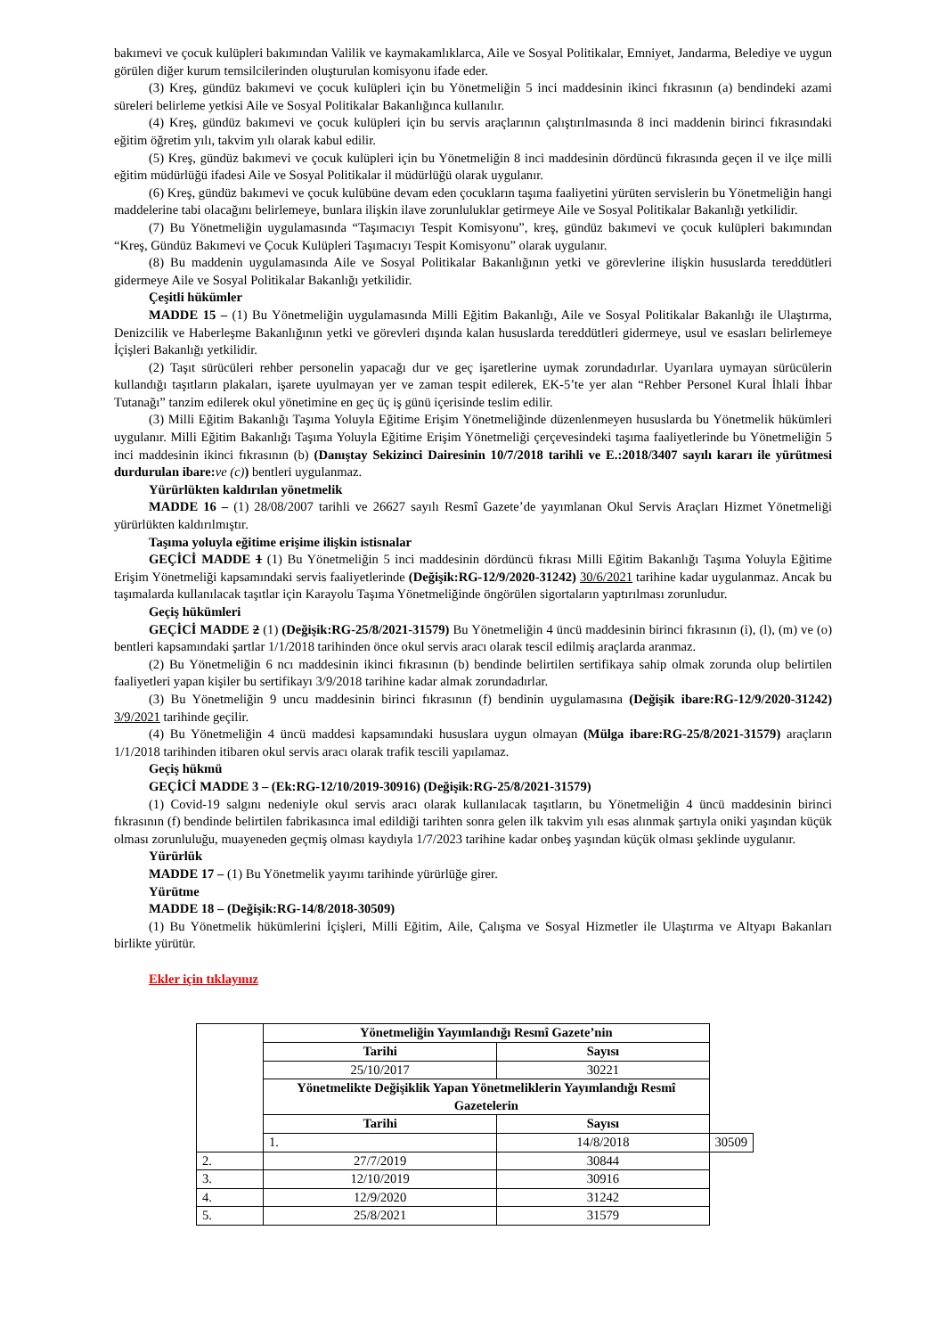bakımevi ve çocuk kulüpleri bakımından Valilik ve kaymakamlıklarca, Aile ve Sosyal Politikalar, Emniyet, Jandarma, Belediye ve uygun görülen diğer kurum temsilcilerinden oluşturulan komisyonu ifade eder.
(3) Kreş, gündüz bakımevi ve çocuk kulüpleri için bu Yönetmeliğin 5 inci maddesinin ikinci fıkrasının (a) bendindeki azami süreleri belirleme yetkisi Aile ve Sosyal Politikalar Bakanlığınca kullanılır.
(4) Kreş, gündüz bakımevi ve çocuk kulüpleri için bu servis araçlarının çalıştırılmasında 8 inci maddenin birinci fıkrasındaki eğitim öğretim yılı, takvim yılı olarak kabul edilir.
(5) Kreş, gündüz bakımevi ve çocuk kulüpleri için bu Yönetmeliğin 8 inci maddesinin dördüncü fıkrasında geçen il ve ilçe milli eğitim müdürlüğü ifadesi Aile ve Sosyal Politikalar il müdürlüğü olarak uygulanır.
(6) Kreş, gündüz bakımevi ve çocuk kulübüne devam eden çocukların taşıma faaliyetini yürüten servislerin bu Yönetmeliğin hangi maddelerine tabi olacağını belirlemeye, bunlara ilişkin ilave zorunluluklar getirmeye Aile ve Sosyal Politikalar Bakanlığı yetkilidir.
(7) Bu Yönetmeliğin uygulamasında “Taşımacıyı Tespit Komisyonu”, kreş, gündüz bakımevi ve çocuk kulüpleri bakımından “Kreş, Gündüz Bakımevi ve Çocuk Kulüpleri Taşımacıyı Tespit Komisyonu” olarak uygulanır.
(8) Bu maddenin uygulamasında Aile ve Sosyal Politikalar Bakanlığının yetki ve görevlerine ilişkin hususlarda tereddütleri gidermeye Aile ve Sosyal Politikalar Bakanlığı yetkilidir.
Çeşitli hükümler
MADDE 15 – (1) Bu Yönetmeliğin uygulamasında Milli Eğitim Bakanlığı, Aile ve Sosyal Politikalar Bakanlığı ile Ulaştırma, Denizcilik ve Haberleşme Bakanlığının yetki ve görevleri dışında kalan hususlarda tereddütleri gidermeye, usul ve esasları belirlemeye İçişleri Bakanlığı yetkilidir.
(2) Taşıt sürücüleri rehber personelin yapacağı dur ve geç işaretlerine uymak zorundadırlar. Uyarılara uymayan sürücülerin kullandığı taşıtların plakaları, işarete uyulmayan yer ve zaman tespit edilerek, EK-5’te yer alan “Rehber Personel Kural İhlali İhbar Tutanağı” tanzim edilerek okul yönetimine en geç üç iş günü içerisinde teslim edilir.
(3) Milli Eğitim Bakanlığı Taşıma Yoluyla Eğitime Erişim Yönetmeliğinde düzenlenmeyen hususlarda bu Yönetmelik hükümleri uygulanır. Milli Eğitim Bakanlığı Taşıma Yoluyla Eğitime Erişim Yönetmeliği çerçevesindeki taşıma faaliyetlerinde bu Yönetmeliğin 5 inci maddesinin ikinci fıkrasının (b) (Danıştay Sekizinci Dairesinin 10/7/2018 tarihli ve E.:2018/3407 sayılı kararı ile yürütmesi durdurulan ibare: ve (c)) bentleri uygulanmaz.
Yürürlükten kaldırılan yönetmelik
MADDE 16 – (1) 28/08/2007 tarihli ve 26627 sayılı Resmî Gazete’de yayımlanan Okul Servis Araçları Hizmet Yönetmeliği yürürlükten kaldırılmıştır.
Taşıma yoluyla eğitime erişime ilişkin istisnalar
GEÇİCİ MADDE 1 (1) Bu Yönetmeliğin 5 inci maddesinin dördüncü fıkrası Milli Eğitim Bakanlığı Taşıma Yoluyla Eğitime Erişim Yönetmeliği kapsamındaki servis faaliyetlerinde (Değişik:RG-12/9/2020-31242) 30/6/2021 tarihine kadar uygulanmaz. Ancak bu taşımalarda kullanılacak taşıtlar için Karayolu Taşıma Yönetmeliğinde öngörülen sigortaların yaptırılması zorunludur.
Geçiş hükümleri
GEÇİCİ MADDE 2 (1) (Değişik:RG-25/8/2021-31579) Bu Yönetmeliğin 4 üncü maddesinin birinci fıkrasının (i), (l), (m) ve (o) bentleri kapsamındaki şartlar 1/1/2018 tarihinden önce okul servis aracı olarak tescil edilmiş araçlarda aranmaz.
(2) Bu Yönetmeliğin 6 ncı maddesinin ikinci fıkrasının (b) bendinde belirtilen sertifikaya sahip olmak zorunda olup belirtilen faaliyetleri yapan kişiler bu sertifikayı 3/9/2018 tarihine kadar almak zorundadırlar.
(3) Bu Yönetmeliğin 9 uncu maddesinin birinci fıkrasının (f) bendinin uygulamasına (Değişik ibare:RG-12/9/2020-31242) 3/9/2021 tarihinde geçilir.
(4) Bu Yönetmeliğin 4 üncü maddesi kapsamındaki hususlara uygun olmayan (Mülga ibare:RG-25/8/2021-31579) araçların 1/1/2018 tarihinden itibaren okul servis aracı olarak trafik tescili yapılamaz.
Geçiş hükmü
GEÇİCİ MADDE 3 – (Ek:RG-12/10/2019-30916) (Değişik:RG-25/8/2021-31579)
(1) Covid-19 salgını nedeniyle okul servis aracı olarak kullanılacak taşıtların, bu Yönetmeliğin 4 üncü maddesinin birinci fıkrasının (f) bendinde belirtilen fabrikasınca imal edildiği tarihten sonra gelen ilk takvim yılı esas alınmak şartıyla oniki yaşından küçük olması zorunluluğu, muayeneden geçmiş olması kaydıyla 1/7/2023 tarihine kadar onbeş yaşından küçük olması şeklinde uygulanır.
Yürürlük
MADDE 17 – (1) Bu Yönetmelik yayımı tarihinde yürürlüğe girer.
Yürütme
MADDE 18 – (Değişik:RG-14/8/2018-30509)
(1) Bu Yönetmelik hükümlerini İçişleri, Milli Eğitim, Aile, Çalışma ve Sosyal Hizmetler ile Ulaştırma ve Altyapı Bakanları birlikte yürütür.
Ekler için tıklayınız
| | Yönetmeliğin Yayımlandığı Resmî Gazete’nin | | |
| | Tarihi | Sayısı | |
| | 25/10/2017 | 30221 | |
| | Yönetmelikte Değişiklik Yapan Yönetmeliklerin Yayımlandığı Resmî Gazetelerin | | |
| | Tarihi | Sayısı | |
| | 1. | 14/8/2018 | 30509 |
| 2. | 27/7/2019 | 30844 | |
| 3. | 12/10/2019 | 30916 | |
| 4. | 12/9/2020 | 31242 | |
| 5. | 25/8/2021 | 31579 | |